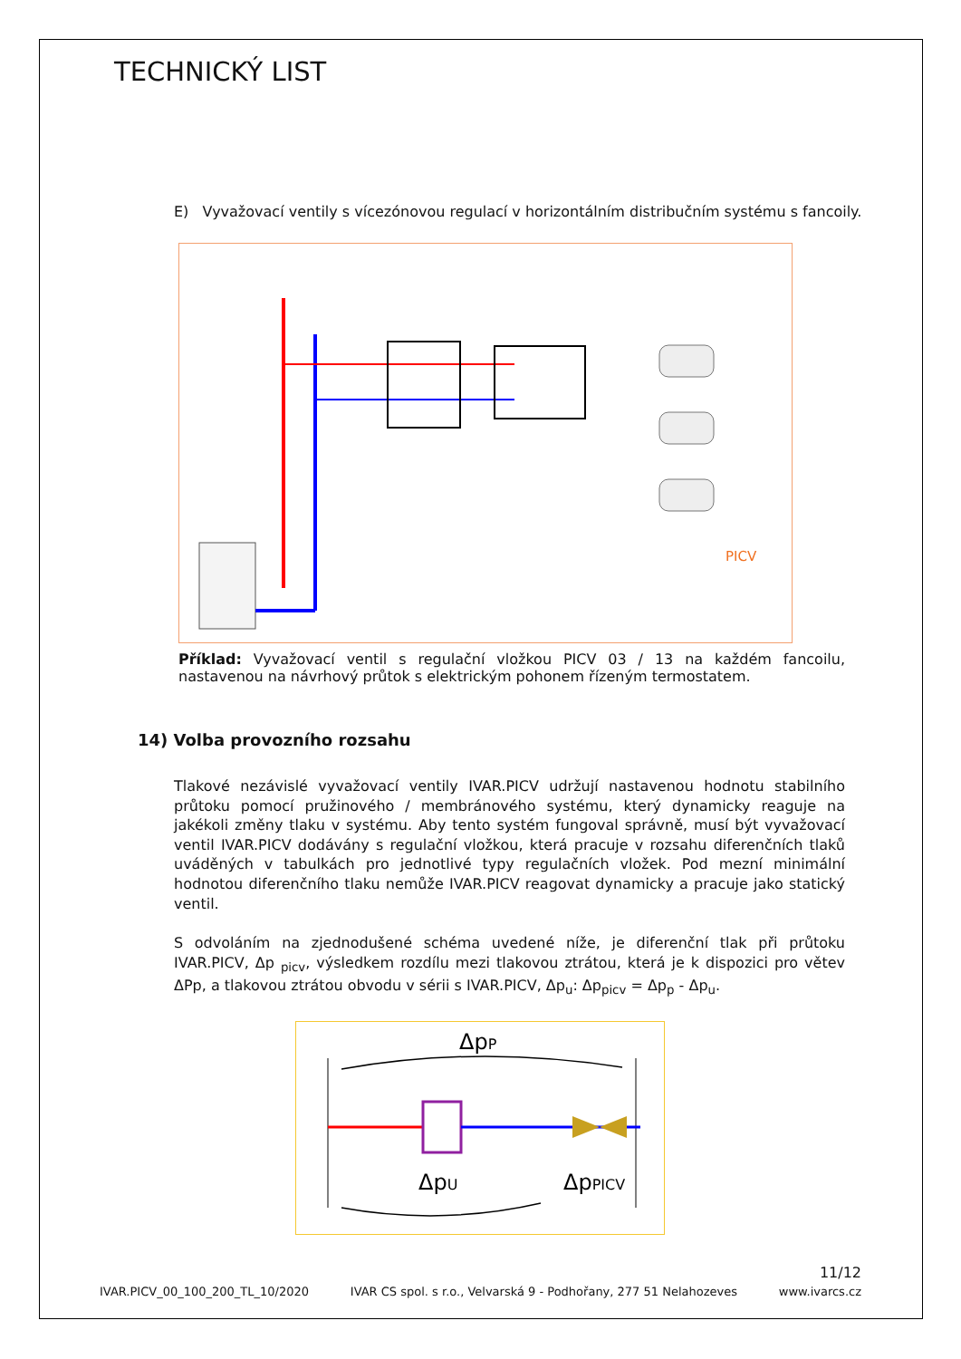TECHNICKÝ LIST
E) Vyvažovací ventily s vícezónovou regulací v horizontálním distribučním systému s fancoily.
PICV
Příklad: Vyvažovací ventil s regulační vložkou PICV 03 / 13 na každém fancoilu, nastavenou na návrhový průtok s elektrickým pohonem řízeným termostatem.
14) Volba provozního rozsahu
Tlakové nezávislé vyvažovací ventily IVAR.PICV udržují nastavenou hodnotu stabilního průtoku pomocí pružinového / membránového systému, který dynamicky reaguje na jakékoli změny tlaku v systému. Aby tento systém fungoval správně, musí být vyvažovací ventil IVAR.PICV dodávány s regulační vložkou, která pracuje v rozsahu diferenčních tlaků uváděných v tabulkách pro jednotlivé typy regulačních vložek. Pod mezní minimální hodnotou diferenčního tlaku nemůže IVAR.PICV reagovat dynamicky a pracuje jako statický ventil.
S odvoláním na zjednodušené schéma uvedené níže, je diferenční tlak při průtoku IVAR.PICV, Δp <sub>picv</sub>, výsledkem rozdílu mezi tlakovou ztrátou, která je k dispozici pro větev ΔPp, a tlakovou ztrátou obvodu v sérii s IVAR.PICV, Δp<sub>u</sub>: Δp<sub>picv</sub> = Δp<sub>p</sub> - Δp<sub>u</sub>.
ΔpP
ΔpU
ΔpPICV
11/12
IVAR.PICV_00_100_200_TL_10/2020 IVAR CS spol. s r.o., Velvarská 9 - Podhořany, 277 51 Nelahozeves www.ivarcs.cz